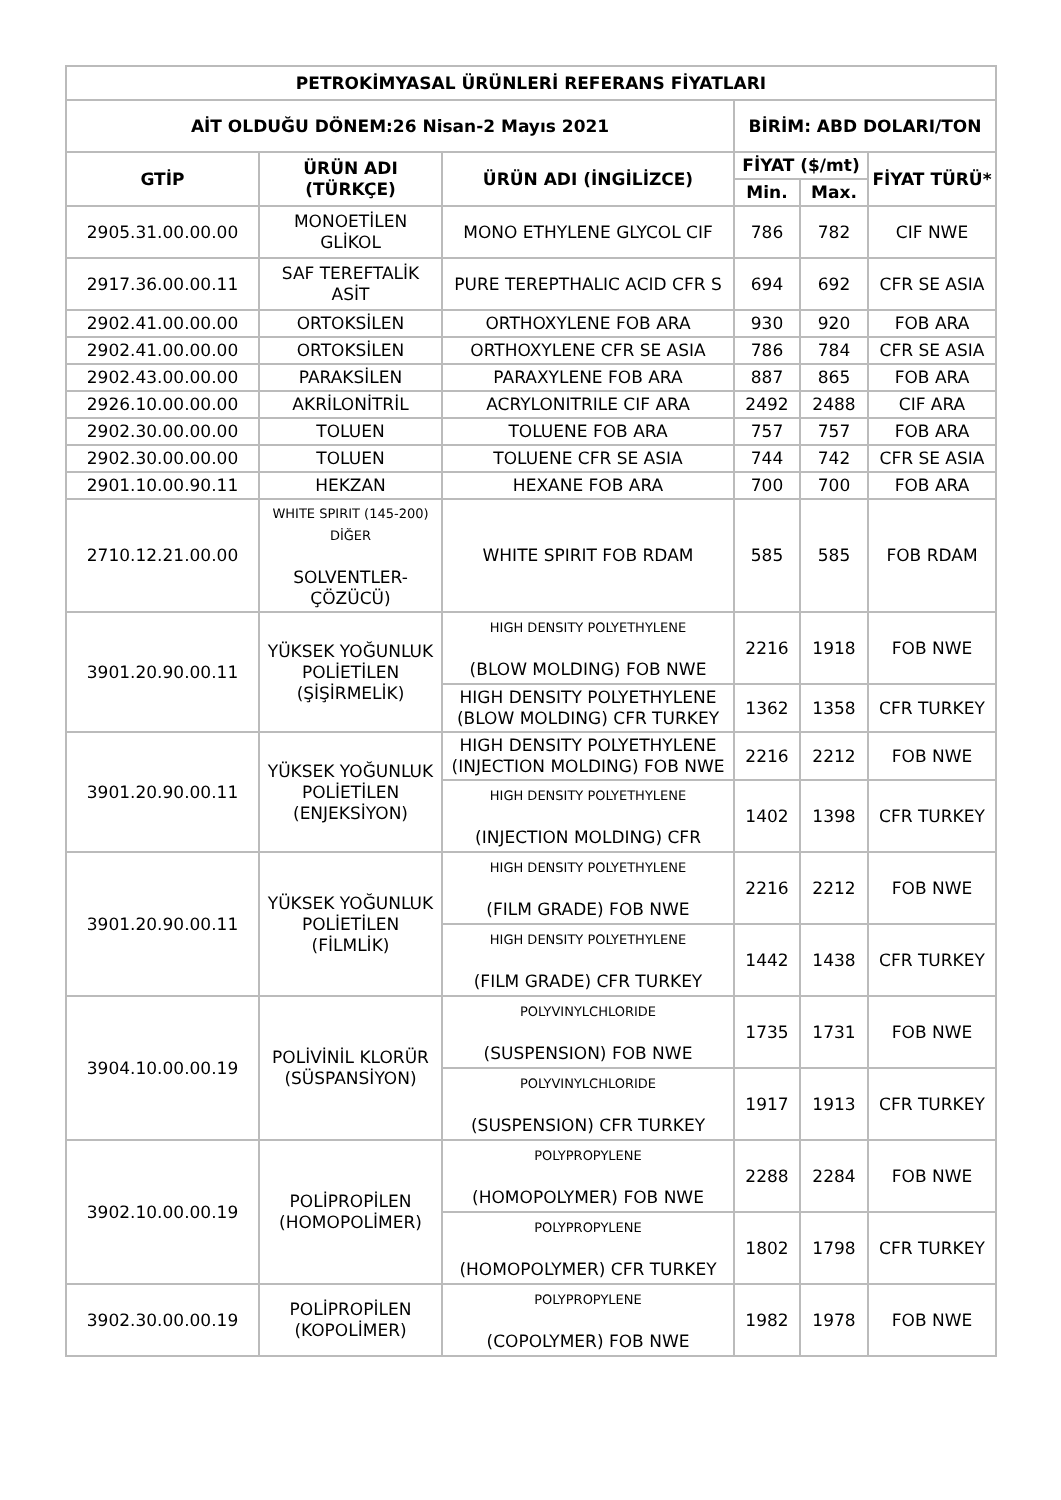| PETROKİMYASAL ÜRÜNLERİ REFERANS FİYATLARI | | | | | |
| --- | --- | --- | --- | --- | --- |
| AİT OLDUĞU DÖNEM:26 Nisan-2 Mayıs 2021 | | | BİRİM: ABD DOLARI/TON | | |
| GTİP | ÜRÜN ADI (TÜRKÇE) | ÜRÜN ADI (İNGİLİZCE) | FİYAT ($/mt) | | FİYAT TÜRÜ* |
| | | | Min. | Max. | |
| 2905.31.00.00.00 | MONOETİLEN GLİKOL | MONO ETHYLENE GLYCOL CIF | 786 | 782 | CIF NWE |
| 2917.36.00.00.11 | SAF TEREFTALİK ASİT | PURE TEREPTHALIC ACID CFR S | 694 | 692 | CFR SE ASIA |
| 2902.41.00.00.00 | ORTOKSİLEN | ORTHOXYLENE FOB ARA | 930 | 920 | FOB ARA |
| 2902.41.00.00.00 | ORTOKSİLEN | ORTHOXYLENE CFR SE ASIA | 786 | 784 | CFR SE ASIA |
| 2902.43.00.00.00 | PARAKSİLEN | PARAXYLENE FOB ARA | 887 | 865 | FOB ARA |
| 2926.10.00.00.00 | AKRİLONİTRİL | ACRYLONITRILE CIF ARA | 2492 | 2488 | CIF ARA |
| 2902.30.00.00.00 | TOLUEN | TOLUENE FOB ARA | 757 | 757 | FOB ARA |
| 2902.30.00.00.00 | TOLUEN | TOLUENE CFR SE ASIA | 744 | 742 | CFR SE ASIA |
| 2901.10.00.90.11 | HEKZAN | HEXANE FOB ARA | 700 | 700 | FOB ARA |
| 2710.12.21.00.00 | WHITE SPIRIT (145-200) DİĞER SOLVENTLER-ÇÖZÜCÜ) | WHITE SPIRIT FOB RDAM | 585 | 585 | FOB RDAM |
| 3901.20.90.00.11 | YÜKSEK YOĞUNLUK POLİETİLEN (ŞİŞİRMELİK) | HIGH DENSITY POLYETHYLENE (BLOW MOLDING) FOB NWE | 2216 | 1918 | FOB NWE |
| | | HIGH DENSITY POLYETHYLENE (BLOW MOLDING) CFR TURKEY | 1362 | 1358 | CFR TURKEY |
| 3901.20.90.00.11 | YÜKSEK YOĞUNLUK POLİETİLEN (ENJEKSİYON) | HIGH DENSITY POLYETHYLENE (INJECTION MOLDING) FOB NWE | 2216 | 2212 | FOB NWE |
| | | HIGH DENSITY POLYETHYLENE (INJECTION MOLDING) CFR | 1402 | 1398 | CFR TURKEY |
| 3901.20.90.00.11 | YÜKSEK YOĞUNLUK POLİETİLEN (FİLMLİK) | HIGH DENSITY POLYETHYLENE (FILM GRADE) FOB NWE | 2216 | 2212 | FOB NWE |
| | | HIGH DENSITY POLYETHYLENE (FILM GRADE) CFR TURKEY | 1442 | 1438 | CFR TURKEY |
| 3904.10.00.00.19 | POLİVİNİL KLORÜR (SÜSPANSİYON) | POLYVINYLCHLORIDE (SUSPENSION) FOB NWE | 1735 | 1731 | FOB NWE |
| | | POLYVINYLCHLORIDE (SUSPENSION) CFR TURKEY | 1917 | 1913 | CFR TURKEY |
| 3902.10.00.00.19 | POLİPROPİLEN (HOMOPOLİMER) | POLYPROPYLENE (HOMOPOLYMER) FOB NWE | 2288 | 2284 | FOB NWE |
| | | POLYPROPYLENE (HOMOPOLYMER) CFR TURKEY | 1802 | 1798 | CFR TURKEY |
| 3902.30.00.00.19 | POLİPROPİLEN (KOPOLİMER) | POLYPROPYLENE (COPOLYMER) FOB NWE | 1982 | 1978 | FOB NWE |